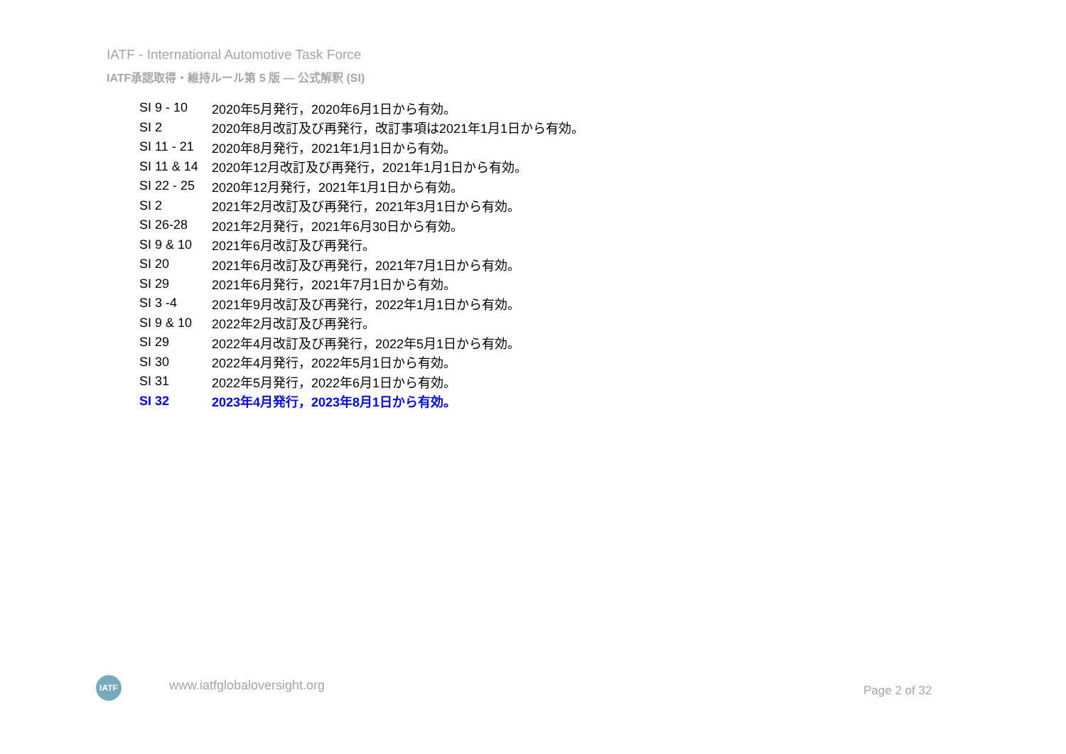IATF - International Automotive Task Force
IATF承認取得・維持ルール第 5 版 ― 公式解釈 (SI)
| SI 9 - 10 | 2020年5月発行，2020年6月1日から有効。 |
| SI 2 | 2020年8月改訂及び再発行，改訂事項は2021年1月1日から有効。 |
| SI 11 - 21 | 2020年8月発行，2021年1月1日から有効。 |
| SI 11 & 14 | 2020年12月改訂及び再発行，2021年1月1日から有効。 |
| SI 22 - 25 | 2020年12月発行，2021年1月1日から有効。 |
| SI 2 | 2021年2月改訂及び再発行，2021年3月1日から有効。 |
| SI 26-28 | 2021年2月発行，2021年6月30日から有効。 |
| SI 9 & 10 | 2021年6月改訂及び再発行。 |
| SI 20 | 2021年6月改訂及び再発行，2021年7月1日から有効。 |
| SI 29 | 2021年6月発行，2021年7月1日から有効。 |
| SI 3 -4 | 2021年9月改訂及び再発行，2022年1月1日から有効。 |
| SI 9 & 10 | 2022年2月改訂及び再発行。 |
| SI 29 | 2022年4月改訂及び再発行，2022年5月1日から有効。 |
| SI 30 | 2022年4月発行，2022年5月1日から有効。 |
| SI 31 | 2022年5月発行，2022年6月1日から有効。 |
| SI 32 | 2023年4月発行，2023年8月1日から有効。 |
IATF www.iatfglobaloversight.org Page 2 of 32